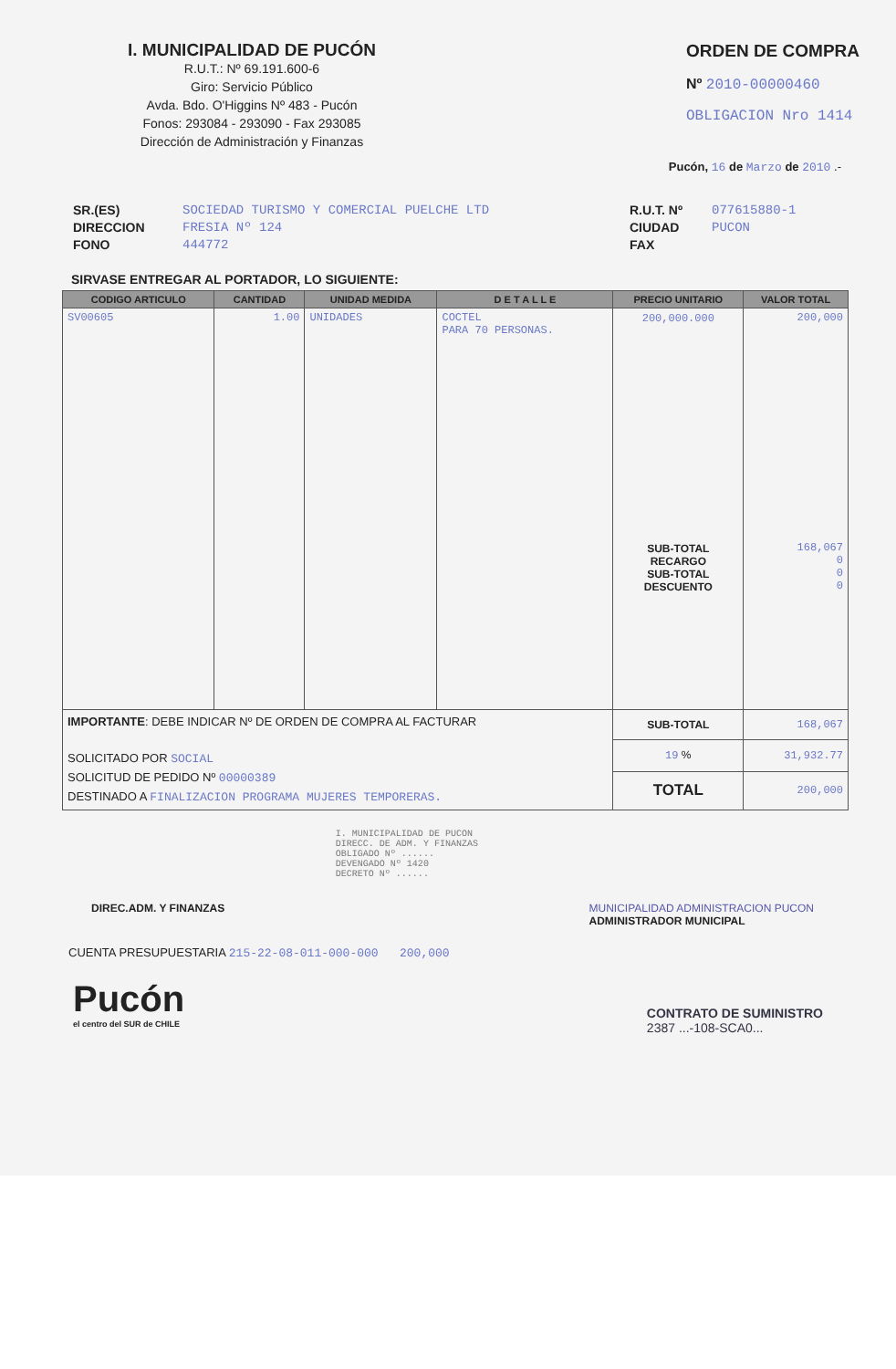I. MUNICIPALIDAD DE PUCÓN
R.U.T.: Nº 69.191.600-6
Giro: Servicio Público
Avda. Bdo. O'Higgins Nº 483 - Pucón
Fonos: 293084 - 293090 - Fax 293085
Dirección de Administración y Finanzas
ORDEN DE COMPRA
Nº 2010-00000460
OBLIGACION Nro 1414
Pucón, 16 de Marzo de 2010 .-
SR.(ES)
DIRECCION
FONO
SOCIEDAD TURISMO Y COMERCIAL PUELCHE LTD
FRESIA Nº 124
444772
R.U.T. Nº
CIUDAD
FAX
077615880-1
PUCON
SIRVASE ENTREGAR AL PORTADOR, LO SIGUIENTE:
| CODIGO ARTICULO | CANTIDAD | UNIDAD MEDIDA | D E T A L L E | PRECIO UNITARIO | VALOR TOTAL |
| --- | --- | --- | --- | --- | --- |
| SV00605 | 1.00 | UNIDADES | COCTEL PARA 70 PERSONAS. | 200,000.000 SUB-TOTAL RECARGO SUB-TOTAL DESCUENTO | 200,000 168,067 0 0 0 |
| IMPORTANTE : DEBE INDICAR Nº DE ORDEN DE COMPRA AL FACTURAR SOLICITADO POR SOCIAL SOLICITUD DE PEDIDO Nº 00000389 DESTINADO A FINALIZACION PROGRAMA MUJERES TEMPORERAS. | | | | SUB-TOTAL | 168,067 |
| | | | | 19 % | 31,932.77 |
| | | | | TOTAL | 200,000 |
DIREC.ADM. Y FINANZAS
I. MUNICIPALIDAD DE PUCON
DIRECC. DE ADM. Y FINANZAS
OBLIGADO Nº ......
DEVENGADO Nº 1420
DECRETO Nº ......
MUNICIPALIDAD ADMINISTRACION PUCON
ADMINISTRADOR MUNICIPAL
CUENTA PRESUPUESTARIA 215-22-08-011-000-000 200,000
Pucón
el centro del SUR de CHILE
CONTRATO DE SUMINISTRO
2387 ...-108-SCA0...